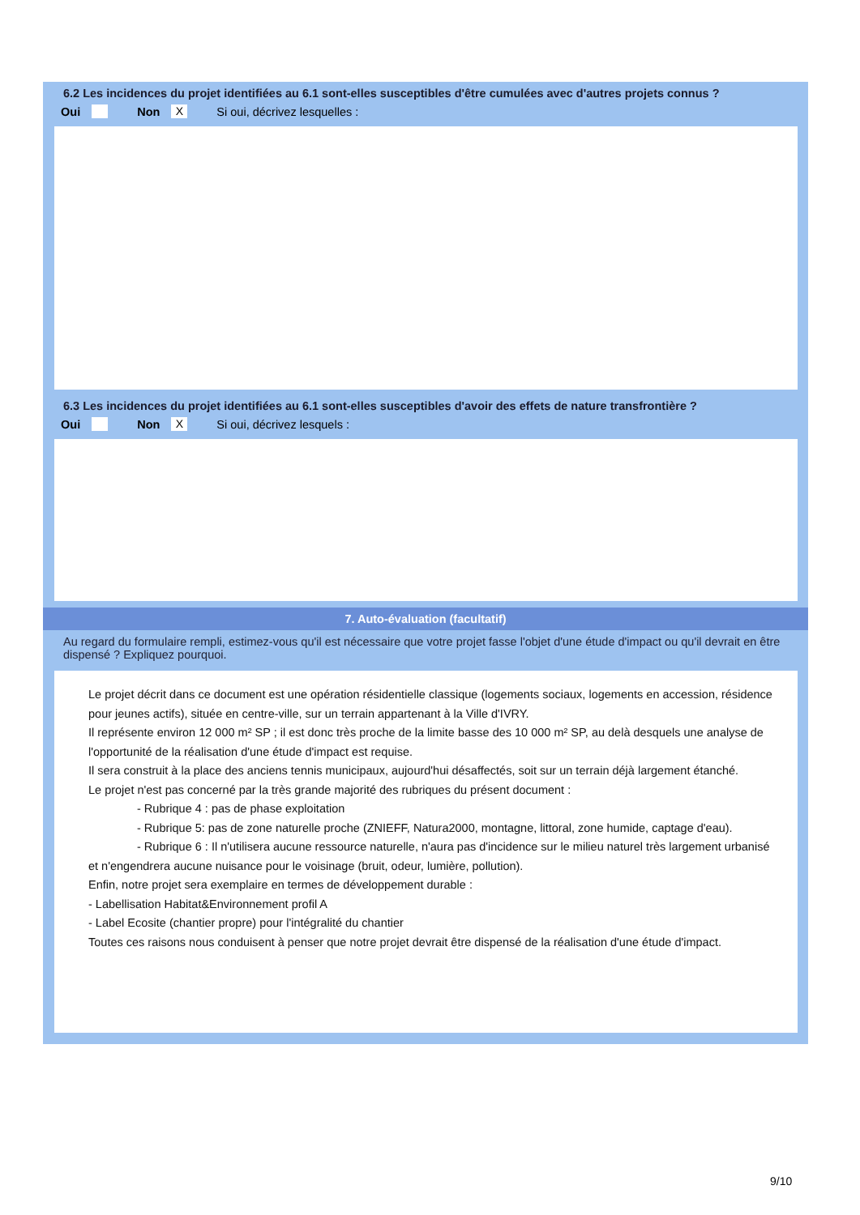6.2 Les incidences du projet identifiées au 6.1 sont-elles susceptibles d'être cumulées avec d'autres projets connus ?
Oui Non X Si oui, décrivez lesquelles :
6.3 Les incidences du projet identifiées au 6.1 sont-elles susceptibles d'avoir des effets de nature transfrontière ?
Oui Non X Si oui, décrivez lesquels :
7. Auto-évaluation (facultatif)
Au regard du formulaire rempli, estimez-vous qu'il est nécessaire que votre projet fasse l'objet d'une étude d'impact ou qu'il devrait en être dispensé ? Expliquez pourquoi.
Le projet décrit dans ce document est une opération résidentielle classique (logements sociaux, logements en accession, résidence pour jeunes actifs), située en centre-ville, sur un terrain appartenant à la Ville d'IVRY.
Il représente environ 12 000 m² SP ; il est donc très proche de la limite basse des 10 000 m² SP, au delà desquels une analyse de l'opportunité de la réalisation d'une étude d'impact est requise.
Il sera construit à la place des anciens tennis municipaux, aujourd'hui désaffectés, soit sur un terrain déjà largement étanché.
Le projet n'est pas concerné par la très grande majorité des rubriques du présent document :
- Rubrique 4 : pas de phase exploitation
- Rubrique 5: pas de zone naturelle proche (ZNIEFF, Natura2000, montagne, littoral, zone humide, captage d'eau).
- Rubrique 6 : Il n'utilisera aucune ressource naturelle, n'aura pas d'incidence sur le milieu naturel très largement urbanisé et n'engendrera aucune nuisance pour le voisinage (bruit, odeur, lumière, pollution).
Enfin, notre projet sera exemplaire en termes de développement durable :
- Labellisation Habitat&Environnement profil A
- Label Ecosite (chantier propre) pour l'intégralité du chantier
Toutes ces raisons nous conduisent à penser que notre projet devrait être dispensé de la réalisation d'une étude d'impact.
9/10